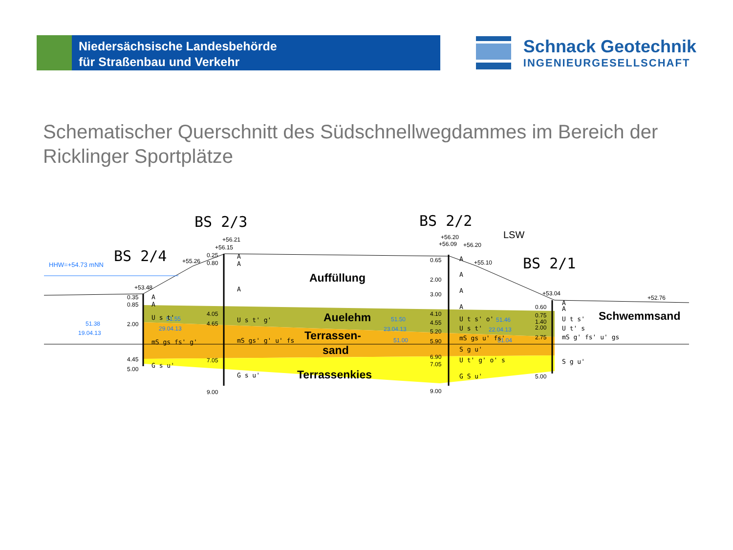Niedersächsische Landesbehörde
für Straßenbau und Verkehr
Schnack Geotechnik
INGENIEURGESELLSCHAFT
Schematischer Querschnitt des Südschnellwegdammes im Bereich der Ricklinger Sportplätze
BS 2/3
BS 2/2
BS 2/4
BS 2/1
LSW
HHW=+54.73 mNN
+53.48
+55.26
+56.15
+56.21
+56.09
+56.20
+56.20
+55.10
+53.04
+52.76
51.38
19.04.13
51.55
29.04.13
51.50
23.04.13
51.00
51.46
22.04.13
51.04
0.35
0.85
2.00
4.45
5.00
0.25
0.80
4.05
4.65
7.05
9.00
0.65
2.00
3.00
4.10
4.55
5.20
5.90
6.90
7.05
9.00
0.60
0.75
1.40
2.00
2.75
5.00
A
A
U s t'
mS gs fs' g'
G s u'
A
A
A
U s t' g'
mS gs' g' u' fs
G s u'
A
A
A
A
U t s' o'
U s t'
mS gs u' fs'
S g u'
U t' g' o' s
G S u'
A
A
U t s'
U t' s
mS g' fs' u' gs
S g u'
Auffüllung
Auelehm
Terrassen-
sand
Terrassenkies
Schwemmsand